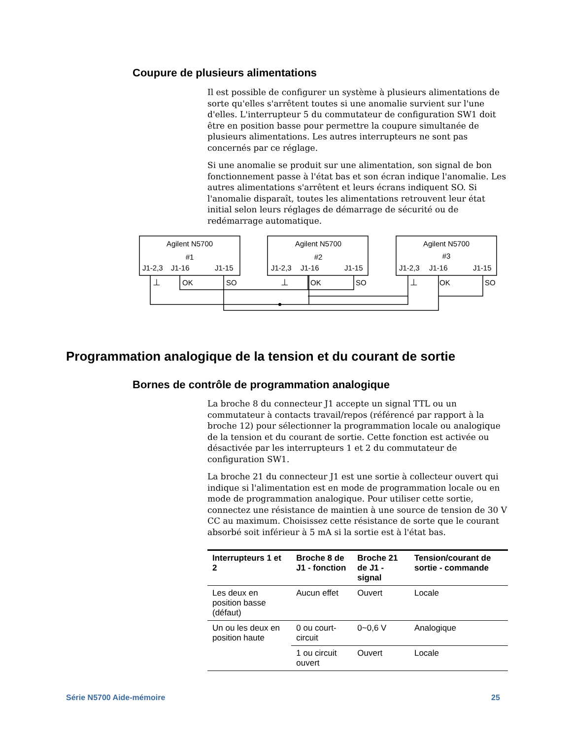Coupure de plusieurs alimentations
Il est possible de configurer un système à plusieurs alimentations de sorte qu'elles s'arrêtent toutes si une anomalie survient sur l'une d'elles. L'interrupteur 5 du commutateur de configuration SW1 doit être en position basse pour permettre la coupure simultanée de plusieurs alimentations. Les autres interrupteurs ne sont pas concernés par ce réglage.
Si une anomalie se produit sur une alimentation, son signal de bon fonctionnement passe à l'état bas et son écran indique l'anomalie. Les autres alimentations s'arrêtent et leurs écrans indiquent SO. Si l'anomalie disparaît, toutes les alimentations retrouvent leur état initial selon leurs réglages de démarrage de sécurité ou de redémarrage automatique.
Agilent N5700
#1
Agilent N5700
#2
Agilent N5700
#3
J1-2,3
J1-16
J1-15
J1-2,3
J1-16
J1-15
J1-2,3
J1-16
J1-15
OK
SO
OK
SO
OK
SO
⊥
⊥
⊥
Programmation analogique de la tension et du courant de sortie
Bornes de contrôle de programmation analogique
La broche 8 du connecteur J1 accepte un signal TTL ou un commutateur à contacts travail/repos (référencé par rapport à la broche 12) pour sélectionner la programmation locale ou analogique de la tension et du courant de sortie. Cette fonction est activée ou désactivée par les interrupteurs 1 et 2 du commutateur de configuration SW1.
La broche 21 du connecteur J1 est une sortie à collecteur ouvert qui indique si l'alimentation est en mode de programmation locale ou en mode de programmation analogique. Pour utiliser cette sortie, connectez une résistance de maintien à une source de tension de 30 V CC au maximum. Choisissez cette résistance de sorte que le courant absorbé soit inférieur à 5 mA si la sortie est à l'état bas.
| Interrupteurs 1 et 2 | Broche 8 de J1 - fonction | Broche 21 de J1 - signal | Tension/courant de sortie - commande |
| --- | --- | --- | --- |
| Les deux en position basse (défaut) | Aucun effet | Ouvert | Locale |
| Un ou les deux en position haute | 0 ou court-circuit | 0~0,6 V | Analogique |
| | 1 ou circuit ouvert | Ouvert | Locale |
Série N5700 Aide-mémoire 25